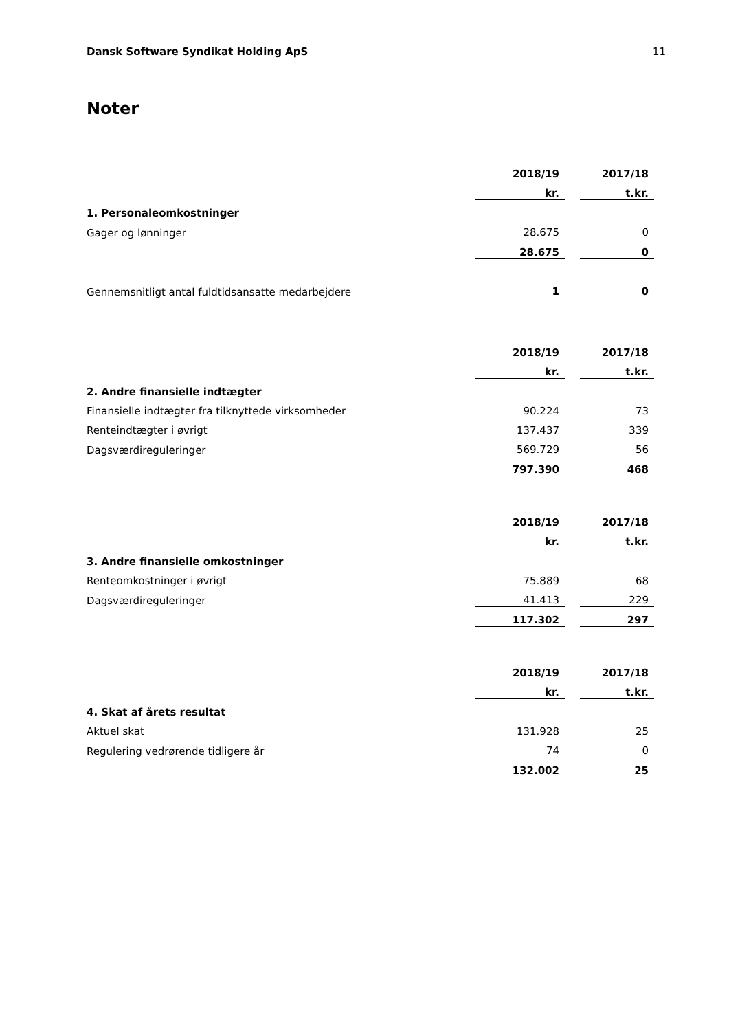Dansk Software Syndikat Holding ApS 11
Noter
| | 2018/19 | | 2017/18 |
| | kr. | | t.kr. |
| 1. Personaleomkostninger | | | |
| Gager og lønninger | 28.675 | | 0 |
| | 28.675 | | 0 |
| Gennemsnitligt antal fuldtidsansatte medarbejdere | 1 | | 0 |
| | 2018/19 | | 2017/18 |
| | kr. | | t.kr. |
| 2. Andre finansielle indtægter | | | |
| Finansielle indtægter fra tilknyttede virksomheder | 90.224 | | 73 |
| Renteindtægter i øvrigt | 137.437 | | 339 |
| Dagsværdireguleringer | 569.729 | | 56 |
| | 797.390 | | 468 |
| | 2018/19 | | 2017/18 |
| | kr. | | t.kr. |
| 3. Andre finansielle omkostninger | | | |
| Renteomkostninger i øvrigt | 75.889 | | 68 |
| Dagsværdireguleringer | 41.413 | | 229 |
| | 117.302 | | 297 |
| | 2018/19 | | 2017/18 |
| | kr. | | t.kr. |
| 4. Skat af årets resultat | | | |
| Aktuel skat | 131.928 | | 25 |
| Regulering vedrørende tidligere år | 74 | | 0 |
| | 132.002 | | 25 |